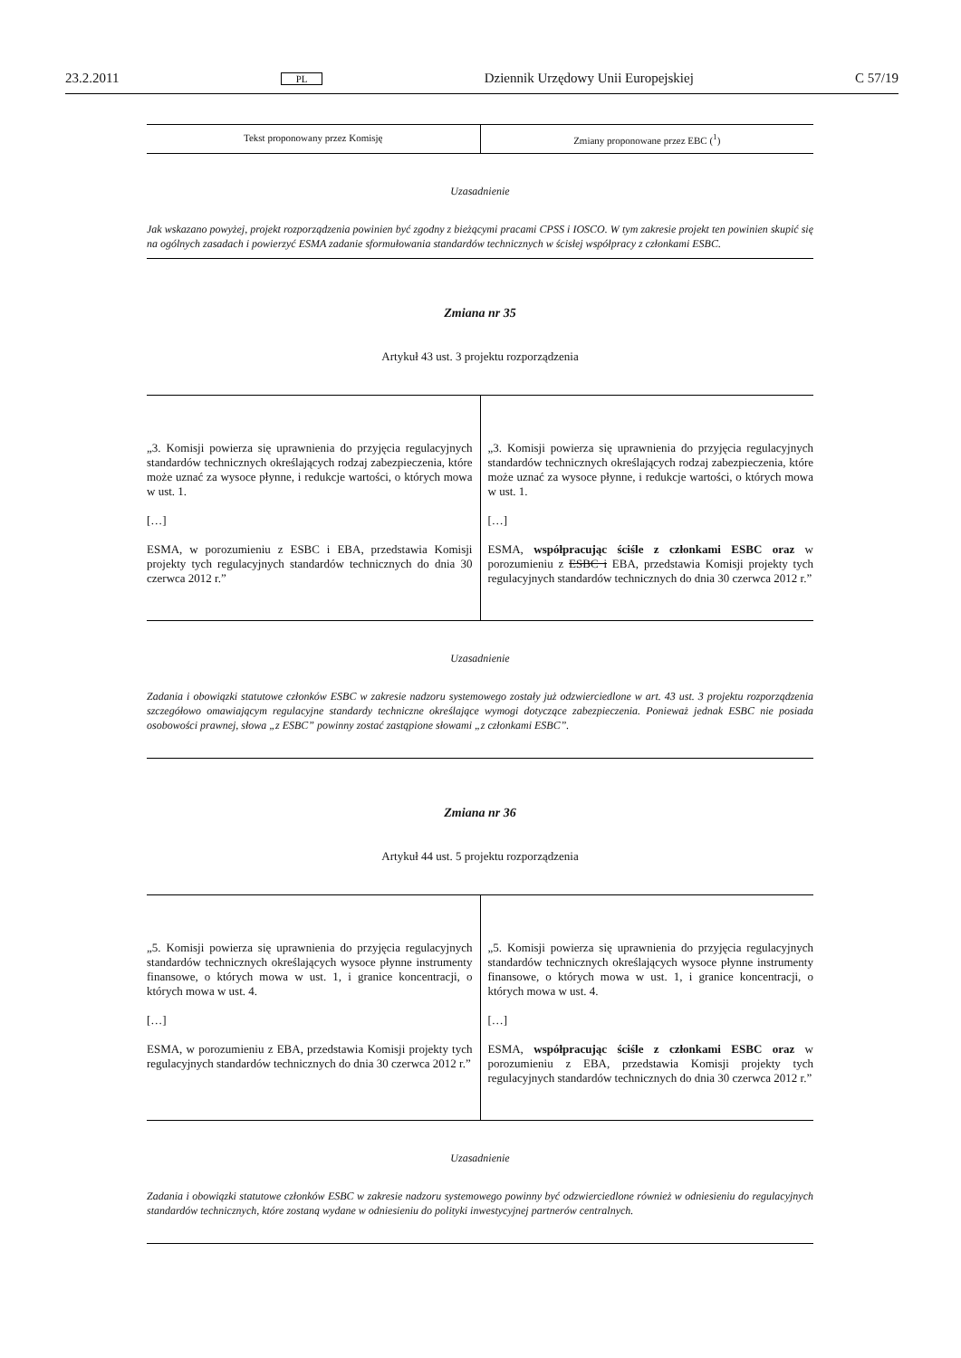23.2.2011 PL Dziennik Urzędowy Unii Europejskiej C 57/19
| Tekst proponowany przez Komisję | Zmiany proponowane przez EBC (<sup>1</sup>) |
| --- | --- |
Uzasadnienie
Jak wskazano powyżej, projekt rozporządzenia powinien być zgodny z bieżącymi pracami CPSS i IOSCO. W tym zakresie projekt ten powinien skupić się na ogólnych zasadach i powierzyć ESMA zadanie sformułowania standardów technicznych w ścisłej współpracy z członkami ESBC.
Zmiana nr 35
Artykuł 43 ust. 3 projektu rozporządzenia
| „3. Komisji powierza się uprawnienia do przyjęcia regulacyjnych standardów technicznych określających rodzaj zabezpieczenia, które może uznać za wysoce płynne, i redukcje wartości, o których mowa w ust. 1. […] ESMA, w porozumieniu z ESBC i EBA, przedstawia Komisji projekty tych regulacyjnych standardów technicznych do dnia 30 czerwca 2012 r.” | „3. Komisji powierza się uprawnienia do przyjęcia regulacyjnych standardów technicznych określających rodzaj zabezpieczenia, które może uznać za wysoce płynne, i redukcje wartości, o których mowa w ust. 1. […] ESMA, współpracując ściśle z członkami ESBC oraz w porozumieniu z ESBC i EBA, przedstawia Komisji projekty tych regulacyjnych standardów technicznych do dnia 30 czerwca 2012 r.” |
Uzasadnienie
Zadania i obowiązki statutowe członków ESBC w zakresie nadzoru systemowego zostały już odzwierciedlone w art. 43 ust. 3 projektu rozporządzenia szczegółowo omawiającym regulacyjne standardy techniczne określające wymogi dotyczące zabezpieczenia. Ponieważ jednak ESBC nie posiada osobowości prawnej, słowa „z ESBC” powinny zostać zastąpione słowami „z członkami ESBC”.
Zmiana nr 36
Artykuł 44 ust. 5 projektu rozporządzenia
| „5. Komisji powierza się uprawnienia do przyjęcia regulacyjnych standardów technicznych określających wysoce płynne instrumenty finansowe, o których mowa w ust. 1, i granice koncentracji, o których mowa w ust. 4. […] ESMA, w porozumieniu z EBA, przedstawia Komisji projekty tych regulacyjnych standardów technicznych do dnia 30 czerwca 2012 r.” | „5. Komisji powierza się uprawnienia do przyjęcia regulacyjnych standardów technicznych określających wysoce płynne instrumenty finansowe, o których mowa w ust. 1, i granice koncentracji, o których mowa w ust. 4. […] ESMA, współpracując ściśle z członkami ESBC oraz w porozumieniu z EBA, przedstawia Komisji projekty tych regulacyjnych standardów technicznych do dnia 30 czerwca 2012 r.” |
Uzasadnienie
Zadania i obowiązki statutowe członków ESBC w zakresie nadzoru systemowego powinny być odzwierciedlone również w odniesieniu do regulacyjnych standardów technicznych, które zostaną wydane w odniesieniu do polityki inwestycyjnej partnerów centralnych.